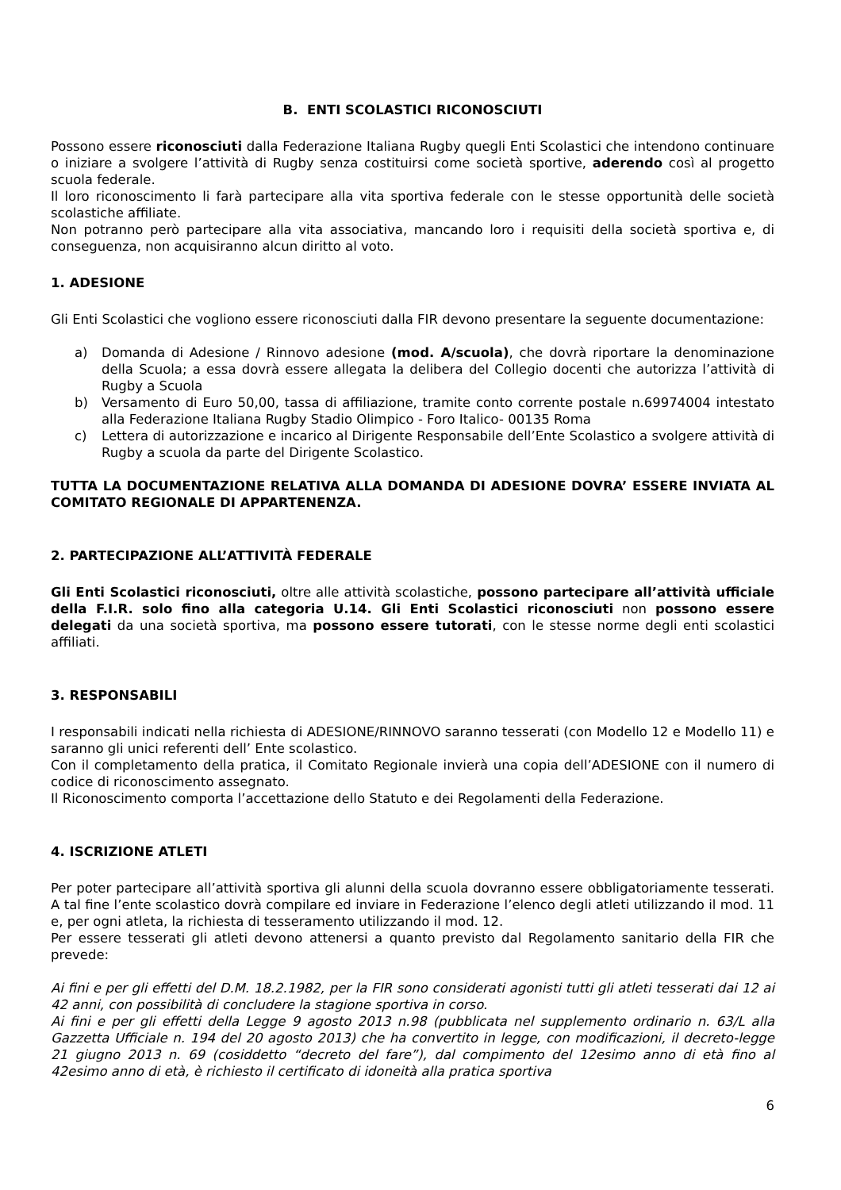B. ENTI SCOLASTICI RICONOSCIUTI
Possono essere riconosciuti dalla Federazione Italiana Rugby quegli Enti Scolastici che intendono continuare o iniziare a svolgere l’attività di Rugby senza costituirsi come società sportive, aderendo così al progetto scuola federale.
Il loro riconoscimento li farà partecipare alla vita sportiva federale con le stesse opportunità delle società scolastiche affiliate.
Non potranno però partecipare alla vita associativa, mancando loro i requisiti della società sportiva e, di conseguenza, non acquisiranno alcun diritto al voto.
1. ADESIONE
Gli Enti Scolastici che vogliono essere riconosciuti dalla FIR devono presentare la seguente documentazione:
a) Domanda di Adesione / Rinnovo adesione (mod. A/scuola), che dovrà riportare la denominazione della Scuola; a essa dovrà essere allegata la delibera del Collegio docenti che autorizza l’attività di Rugby a Scuola
b) Versamento di Euro 50,00, tassa di affiliazione, tramite conto corrente postale n.69974004 intestato alla Federazione Italiana Rugby Stadio Olimpico - Foro Italico- 00135 Roma
c) Lettera di autorizzazione e incarico al Dirigente Responsabile dell’Ente Scolastico a svolgere attività di Rugby a scuola da parte del Dirigente Scolastico.
TUTTA LA DOCUMENTAZIONE RELATIVA ALLA DOMANDA DI ADESIONE DOVRA’ ESSERE INVIATA AL COMITATO REGIONALE DI APPARTENENZA.
2. PARTECIPAZIONE ALL’ATTIVITÀ FEDERALE
Gli Enti Scolastici riconosciuti, oltre alle attività scolastiche, possono partecipare all’attività ufficiale della F.I.R. solo fino alla categoria U.14. Gli Enti Scolastici riconosciuti non possono essere delegati da una società sportiva, ma possono essere tutorati, con le stesse norme degli enti scolastici affiliati.
3. RESPONSABILI
I responsabili indicati nella richiesta di ADESIONE/RINNOVO saranno tesserati (con Modello 12 e Modello 11) e saranno gli unici referenti dell’ Ente scolastico.
Con il completamento della pratica, il Comitato Regionale invierà una copia dell’ADESIONE con il numero di codice di riconoscimento assegnato.
Il Riconoscimento comporta l’accettazione dello Statuto e dei Regolamenti della Federazione.
4. ISCRIZIONE ATLETI
Per poter partecipare all’attività sportiva gli alunni della scuola dovranno essere obbligatoriamente tesserati. A tal fine l’ente scolastico dovrà compilare ed inviare in Federazione l’elenco degli atleti utilizzando il mod. 11 e, per ogni atleta, la richiesta di tesseramento utilizzando il mod. 12.
Per essere tesserati gli atleti devono attenersi a quanto previsto dal Regolamento sanitario della FIR che prevede:
Ai fini e per gli effetti del D.M. 18.2.1982, per la FIR sono considerati agonisti tutti gli atleti tesserati dai 12 ai 42 anni, con possibilità di concludere la stagione sportiva in corso.
Ai fini e per gli effetti della Legge 9 agosto 2013 n.98 (pubblicata nel supplemento ordinario n. 63/L alla Gazzetta Ufficiale n. 194 del 20 agosto 2013) che ha convertito in legge, con modificazioni, il decreto-legge 21 giugno 2013 n. 69 (cosiddetto “decreto del fare”), dal compimento del 12esimo anno di età fino al 42esimo anno di età, è richiesto il certificato di idoneità alla pratica sportiva
6